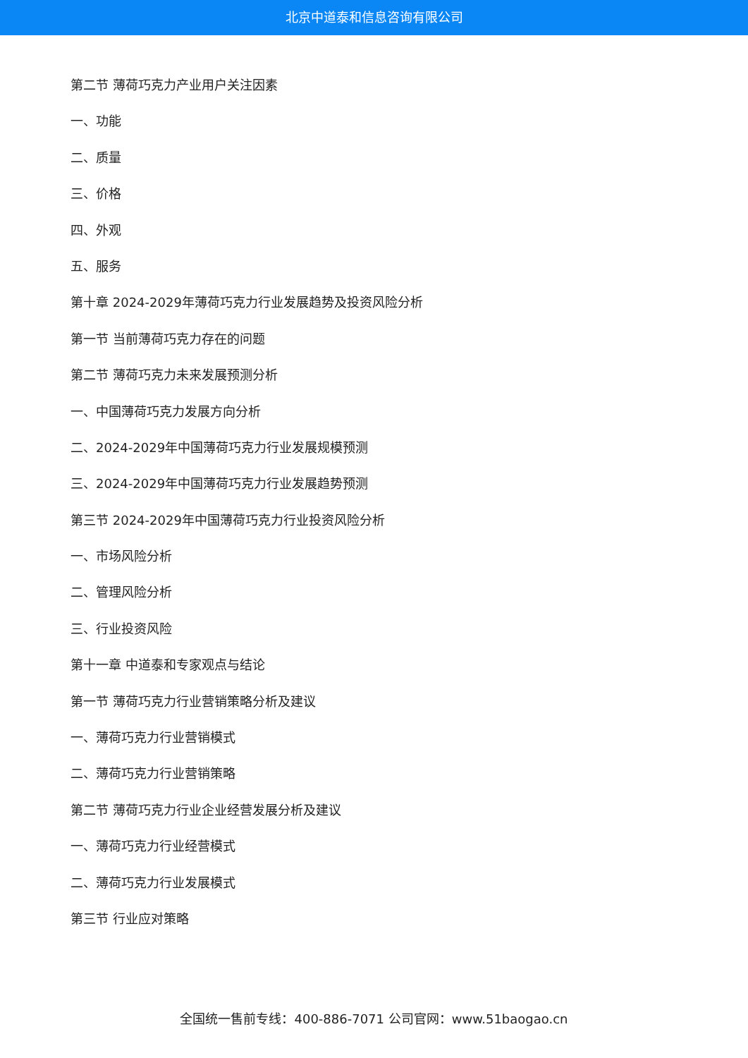北京中道泰和信息咨询有限公司
第二节 薄荷巧克力产业用户关注因素
一、功能
二、质量
三、价格
四、外观
五、服务
第十章 2024-2029年薄荷巧克力行业发展趋势及投资风险分析
第一节 当前薄荷巧克力存在的问题
第二节 薄荷巧克力未来发展预测分析
一、中国薄荷巧克力发展方向分析
二、2024-2029年中国薄荷巧克力行业发展规模预测
三、2024-2029年中国薄荷巧克力行业发展趋势预测
第三节 2024-2029年中国薄荷巧克力行业投资风险分析
一、市场风险分析
二、管理风险分析
三、行业投资风险
第十一章 中道泰和专家观点与结论
第一节 薄荷巧克力行业营销策略分析及建议
一、薄荷巧克力行业营销模式
二、薄荷巧克力行业营销策略
第二节 薄荷巧克力行业企业经营发展分析及建议
一、薄荷巧克力行业经营模式
二、薄荷巧克力行业发展模式
第三节 行业应对策略
全国统一售前专线：400-886-7071 公司官网：www.51baogao.cn